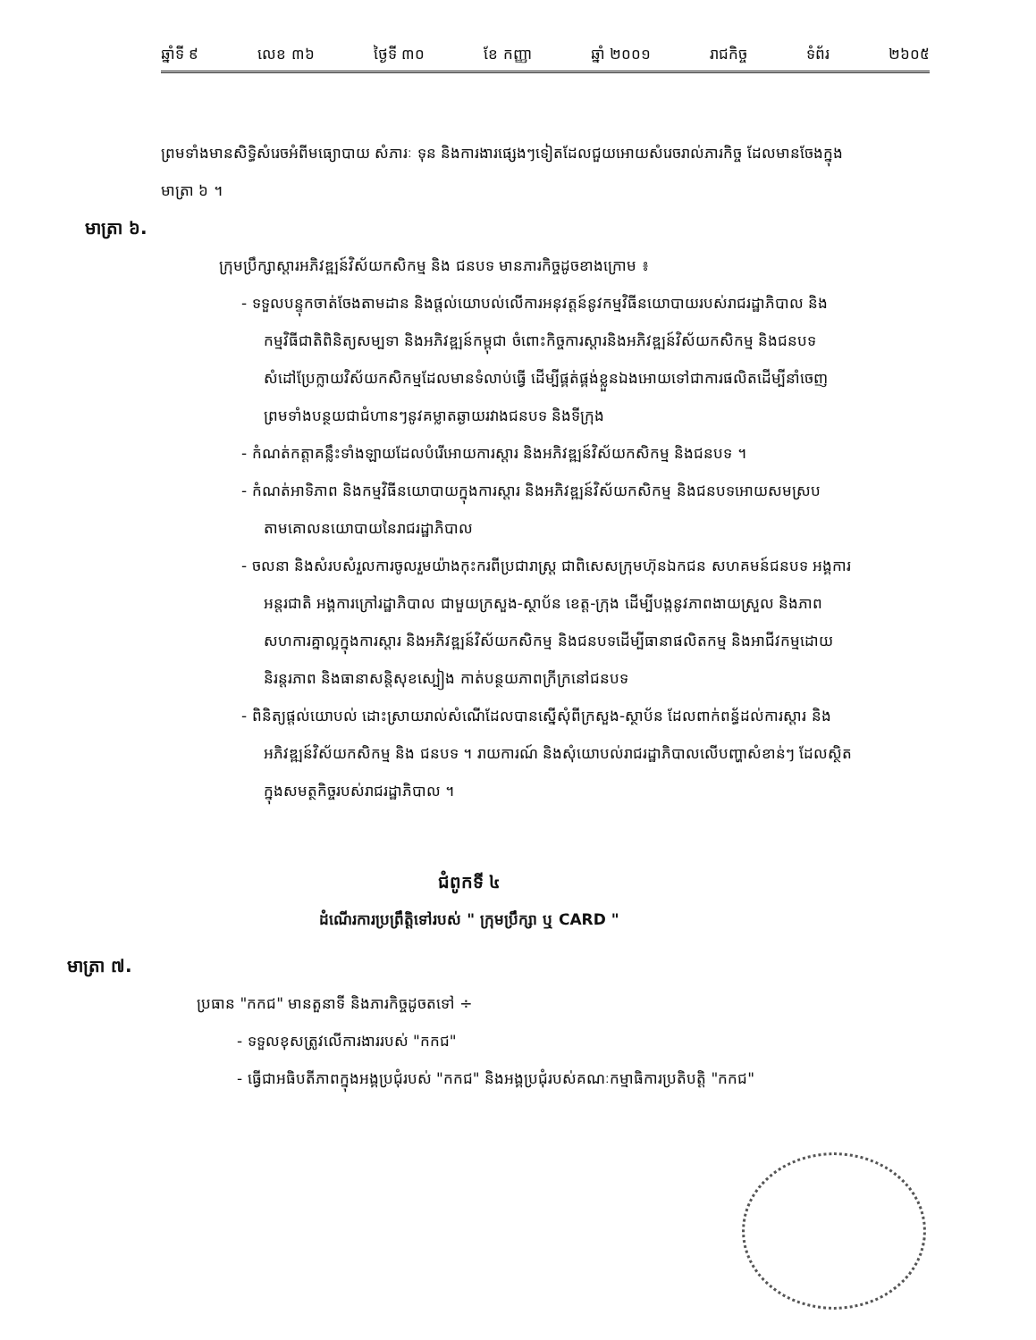ឆ្នាំទី ៩ លេខ ៣៦ ថ្ងៃទី ៣០ ខែ កញ្ញា ឆ្នាំ ២០០១ រាជកិច្ច ទំព័រ ២៦០៥
ព្រមទាំងមានសិទ្ធិសំរេចអំពីមធ្យោបាយ សំភារៈ ទុន និងការងារផ្សេងៗទៀតដែលជួយអោយសំរេចរាល់ភារកិច្ច ដែលមានចែងក្នុងមាត្រា ៦ ។
មាត្រា ៦.
ក្រុមប្រឹក្សាស្តារអភិវឌ្ឍន៍វិស័យកសិកម្ម និង ជនបទ មានភារកិច្ចដូចខាងក្រោម ៖
- ទទួលបន្ទុកចាត់ចែងតាមដាន និងផ្តល់យោបល់លើការអនុវត្តន៍នូវកម្មវិធីនយោបាយរបស់រាជរដ្ឋាភិបាល និងកម្មវិធីជាតិពិនិត្យសម្បទា និងអភិវឌ្ឍន៍កម្ពុជា ចំពោះកិច្ចការស្តារនិងអភិវឌ្ឍន៍វិស័យកសិកម្ម និងជនបទ សំដៅប្រែក្លាយវិស័យកសិកម្មដែលមានទំលាប់ធ្វើ ដើម្បីផ្គត់ផ្គង់ខ្លួនឯងអោយទៅជាការផលិតដើម្បីនាំចេញ ព្រមទាំងបន្ថយជាជំហានៗនូវគម្លាតឆ្ងាយរវាងជនបទ និងទីក្រុង
- កំណត់កត្តាគន្លឹះទាំងឡាយដែលបំរើអោយការស្តារ និងអភិវឌ្ឍន៍វិស័យកសិកម្ម និងជនបទ ។
- កំណត់អាទិភាព និងកម្មវិធីនយោបាយក្នុងការស្តារ និងអភិវឌ្ឍន៍វិស័យកសិកម្ម និងជនបទអោយសមស្របតាមគោលនយោបាយនៃរាជរដ្ឋាភិបាល
- ចលនា និងសំរបសំរួលការចូលរួមយ៉ាងកុះករពីប្រជារាស្ត្រ ជាពិសេសក្រុមហ៊ុនឯកជន សហគមន៍ជនបទ អង្គការអន្តរជាតិ អង្គការក្រៅរដ្ឋាភិបាល ជាមួយក្រសួង-ស្ថាប័ន ខេត្ត-ក្រុង ដើម្បីបង្កនូវភាពងាយស្រួល និងភាពសហការគ្នាល្អក្នុងការស្តារ និងអភិវឌ្ឍន៍វិស័យកសិកម្ម និងជនបទដើម្បីធានាផលិតកម្ម និងអាជីវកម្មដោយនិរន្តរភាព និងធានាសន្តិសុខស្បៀង កាត់បន្ថយភាពក្រីក្រនៅជនបទ
- ពិនិត្យផ្តល់យោបល់ ដោះស្រាយរាល់សំណើដែលបានស្នើសុំពីក្រសួង-ស្ថាប័ន ដែលពាក់ពន្ធ័ដល់ការស្តារ និងអភិវឌ្ឍន៍វិស័យកសិកម្ម និង ជនបទ ។ រាយការណ៍ និងសុំយោបល់រាជរដ្ឋាភិបាលលើបញ្ហាសំខាន់ៗ ដែលស្ថិតក្នុងសមត្ថកិច្ចរបស់រាជរដ្ឋាភិបាល ។
ជំពូកទី ៤
ដំណើរការប្រព្រឹត្តិទៅរបស់ " ក្រុមប្រឹក្សា ឬ CARD "
មាត្រា ៧.
ប្រធាន "កកជ" មានតួនាទី និងភារកិច្ចដូចតទៅ ÷
- ទទួលខុសត្រូវលើការងាររបស់ "កកជ"
- ធ្វើជាអធិបតីភាពក្នុងអង្គប្រជុំរបស់ "កកជ" និងអង្គប្រជុំរបស់គណៈកម្មាធិការប្រតិបត្តិ "កកជ"